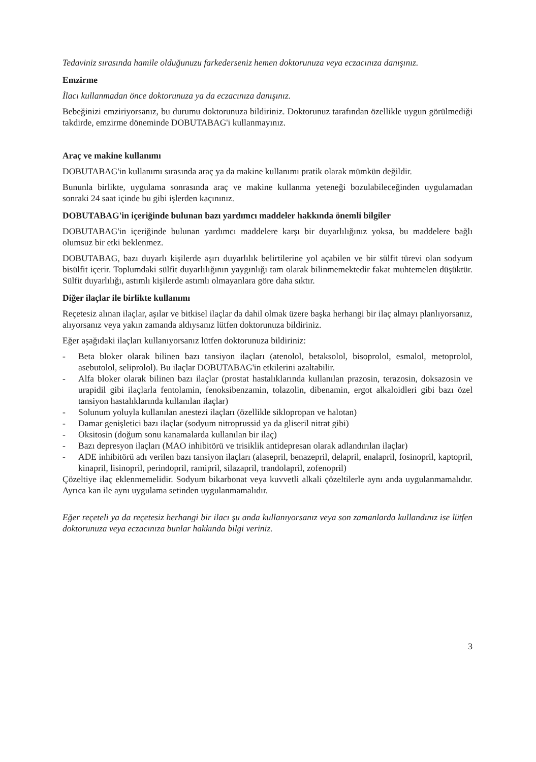Tedaviniz sırasında hamile olduğunuzu farkederseniz hemen doktorunuza veya eczacınıza danışınız.
Emzirme
İlacı kullanmadan önce doktorunuza ya da eczacınıza danışınız.
Bebeğinizi emziriyorsanız, bu durumu doktorunuza bildiriniz. Doktorunuz tarafından özellikle uygun görülmediği takdirde, emzirme döneminde DOBUTABAG'i kullanmayınız.
Araç ve makine kullanımı
DOBUTABAG'in kullanımı sırasında araç ya da makine kullanımı pratik olarak mümkün değildir.
Bununla birlikte, uygulama sonrasında araç ve makine kullanma yeteneği bozulabileceğinden uygulamadan sonraki 24 saat içinde bu gibi işlerden kaçınınız.
DOBUTABAG'in içeriğinde bulunan bazı yardımcı maddeler hakkında önemli bilgiler
DOBUTABAG'in içeriğinde bulunan yardımcı maddelere karşı bir duyarlılığınız yoksa, bu maddelere bağlı olumsuz bir etki beklenmez.
DOBUTABAG, bazı duyarlı kişilerde aşırı duyarlılık belirtilerine yol açabilen ve bir sülfit türevi olan sodyum bisülfit içerir. Toplumdaki sülfit duyarlılığının yaygınlığı tam olarak bilinmemektedir fakat muhtemelen düşüktür. Sülfit duyarlılığı, astımlı kişilerde astımlı olmayanlara göre daha sıktır.
Diğer ilaçlar ile birlikte kullanımı
Reçetesiz alınan ilaçlar, aşılar ve bitkisel ilaçlar da dahil olmak üzere başka herhangi bir ilaç almayı planlıyorsanız, alıyorsanız veya yakın zamanda aldıysanız lütfen doktorunuza bildiriniz.
Eğer aşağıdaki ilaçları kullanıyorsanız lütfen doktorunuza bildiriniz:
- Beta bloker olarak bilinen bazı tansiyon ilaçları (atenolol, betaksolol, bisoprolol, esmalol, metoprolol, asebutolol, seliprolol). Bu ilaçlar DOBUTABAG'in etkilerini azaltabilir.
- Alfa bloker olarak bilinen bazı ilaçlar (prostat hastalıklarında kullanılan prazosin, terazosin, doksazosin ve urapidil gibi ilaçlarla fentolamin, fenoksibenzamin, tolazolin, dibenamin, ergot alkaloidleri gibi bazı özel tansiyon hastalıklarında kullanılan ilaçlar)
- Solunum yoluyla kullanılan anestezi ilaçları (özellikle siklopropan ve halotan)
- Damar genişletici bazı ilaçlar (sodyum nitroprussid ya da gliseril nitrat gibi)
- Oksitosin (doğum sonu kanamalarda kullanılan bir ilaç)
- Bazı depresyon ilaçları (MAO inhibitörü ve trisiklik antidepresan olarak adlandırılan ilaçlar)
- ADE inhibitörü adı verilen bazı tansiyon ilaçları (alasepril, benazepril, delapril, enalapril, fosinopril, kaptopril, kinapril, lisinopril, perindopril, ramipril, silazapril, trandolapril, zofenopril)
Çözeltiye ilaç eklenmemelidir. Sodyum bikarbonat veya kuvvetli alkali çözeltilerle aynı anda uygulanmamalıdır. Ayrıca kan ile aynı uygulama setinden uygulanmamalıdır.
Eğer reçeteli ya da reçetesiz herhangi bir ilacı şu anda kullanıyorsanız veya son zamanlarda kullandınız ise lütfen doktorunuza veya eczacınıza bunlar hakkında bilgi veriniz.
3